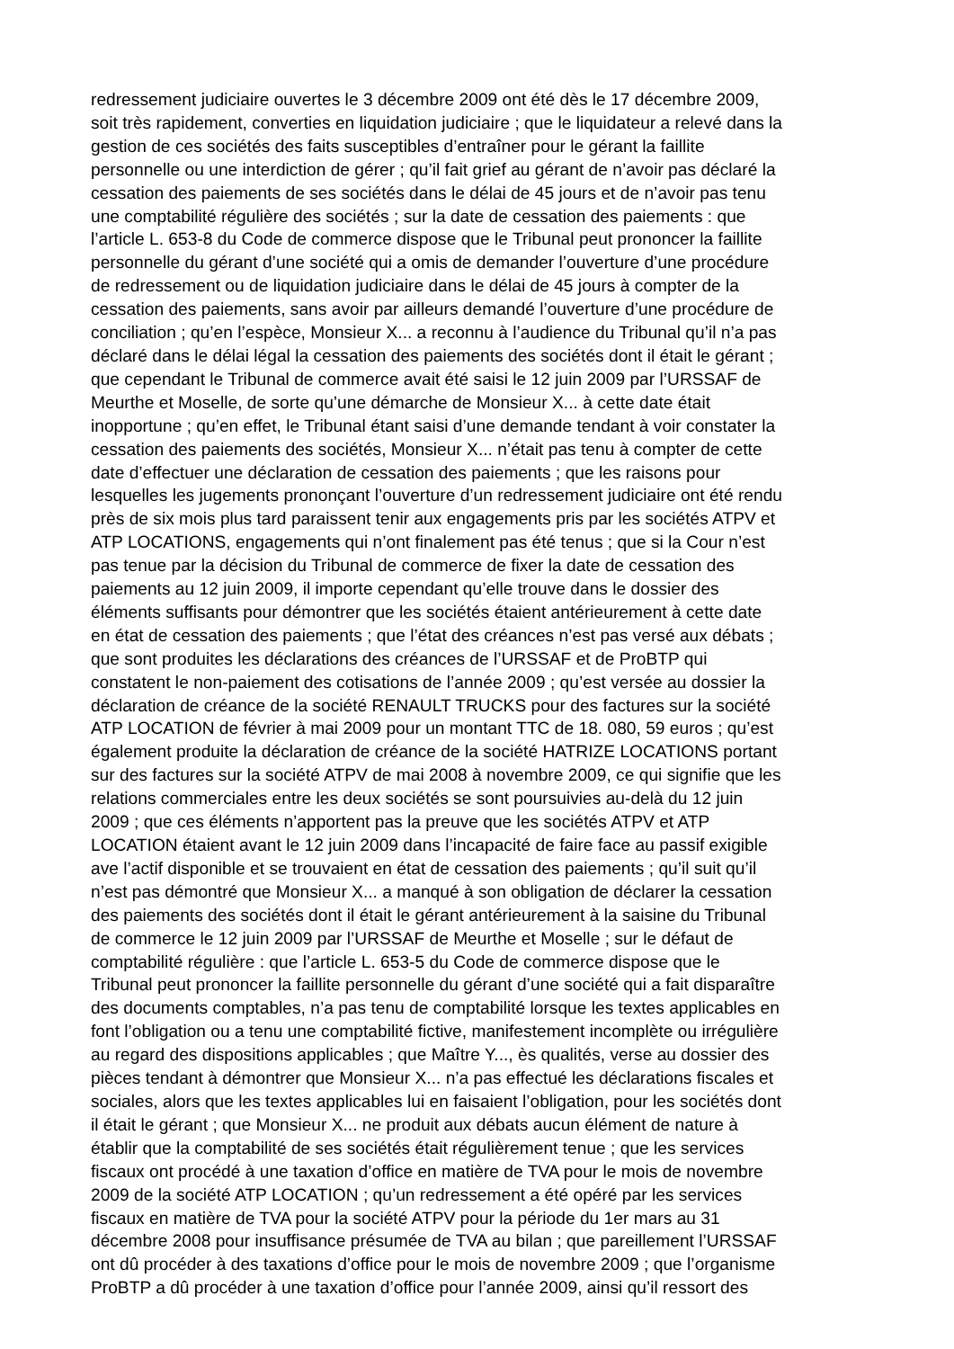redressement judiciaire ouvertes le 3 décembre 2009 ont été dès le 17 décembre 2009,
soit très rapidement, converties en liquidation judiciaire ; que le liquidateur a relevé dans la
gestion de ces sociétés des faits susceptibles d’entraîner pour le gérant la faillite
personnelle ou une interdiction de gérer ; qu’il fait grief au gérant de n’avoir pas déclaré la
cessation des paiements de ses sociétés dans le délai de 45 jours et de n’avoir pas tenu
une comptabilité régulière des sociétés ; sur la date de cessation des paiements : que
l’article L. 653-8 du Code de commerce dispose que le Tribunal peut prononcer la faillite
personnelle du gérant d’une société qui a omis de demander l’ouverture d’une procédure
de redressement ou de liquidation judiciaire dans le délai de 45 jours à compter de la
cessation des paiements, sans avoir par ailleurs demandé l’ouverture d’une procédure de
conciliation ; qu’en l’espèce, Monsieur X... a reconnu à l’audience du Tribunal qu’il n’a pas
déclaré dans le délai légal la cessation des paiements des sociétés dont il était le gérant ;
que cependant le Tribunal de commerce avait été saisi le 12 juin 2009 par l’URSSAF de
Meurthe et Moselle, de sorte qu’une démarche de Monsieur X... à cette date était
inopportune ; qu’en effet, le Tribunal étant saisi d’une demande tendant à voir constater la
cessation des paiements des sociétés, Monsieur X... n’était pas tenu à compter de cette
date d’effectuer une déclaration de cessation des paiements ; que les raisons pour
lesquelles les jugements prononçant l’ouverture d’un redressement judiciaire ont été rendu
près de six mois plus tard paraissent tenir aux engagements pris par les sociétés ATPV et
ATP LOCATIONS, engagements qui n’ont finalement pas été tenus ; que si la Cour n’est
pas tenue par la décision du Tribunal de commerce de fixer la date de cessation des
paiements au 12 juin 2009, il importe cependant qu’elle trouve dans le dossier des
éléments suffisants pour démontrer que les sociétés étaient antérieurement à cette date
en état de cessation des paiements ; que l’état des créances n’est pas versé aux débats ;
que sont produites les déclarations des créances de l’URSSAF et de ProBTP qui
constatent le non-paiement des cotisations de l’année 2009 ; qu’est versée au dossier la
déclaration de créance de la société RENAULT TRUCKS pour des factures sur la société
ATP LOCATION de février à mai 2009 pour un montant TTC de 18. 080, 59 euros ; qu’est
également produite la déclaration de créance de la société HATRIZE LOCATIONS portant
sur des factures sur la société ATPV de mai 2008 à novembre 2009, ce qui signifie que les
relations commerciales entre les deux sociétés se sont poursuivies au-delà du 12 juin
2009 ; que ces éléments n’apportent pas la preuve que les sociétés ATPV et ATP
LOCATION étaient avant le 12 juin 2009 dans l’incapacité de faire face au passif exigible
ave l’actif disponible et se trouvaient en état de cessation des paiements ; qu’il suit qu’il
n’est pas démontré que Monsieur X... a manqué à son obligation de déclarer la cessation
des paiements des sociétés dont il était le gérant antérieurement à la saisine du Tribunal
de commerce le 12 juin 2009 par l’URSSAF de Meurthe et Moselle ; sur le défaut de
comptabilité régulière : que l’article L. 653-5 du Code de commerce dispose que le
Tribunal peut prononcer la faillite personnelle du gérant d’une société qui a fait disparaître
des documents comptables, n’a pas tenu de comptabilité lorsque les textes applicables en
font l’obligation ou a tenu une comptabilité fictive, manifestement incomplète ou irrégulière
au regard des dispositions applicables ; que Maître Y..., ès qualités, verse au dossier des
pièces tendant à démontrer que Monsieur X... n’a pas effectué les déclarations fiscales et
sociales, alors que les textes applicables lui en faisaient l’obligation, pour les sociétés dont
il était le gérant ; que Monsieur X... ne produit aux débats aucun élément de nature à
établir que la comptabilité de ses sociétés était régulièrement tenue ; que les services
fiscaux ont procédé à une taxation d’office en matière de TVA pour le mois de novembre
2009 de la société ATP LOCATION ; qu’un redressement a été opéré par les services
fiscaux en matière de TVA pour la société ATPV pour la période du 1er mars au 31
décembre 2008 pour insuffisance présumée de TVA au bilan ; que pareillement l’URSSAF
ont dû procéder à des taxations d’office pour le mois de novembre 2009 ; que l’organisme
ProBTP a dû procéder à une taxation d’office pour l’année 2009, ainsi qu’il ressort des